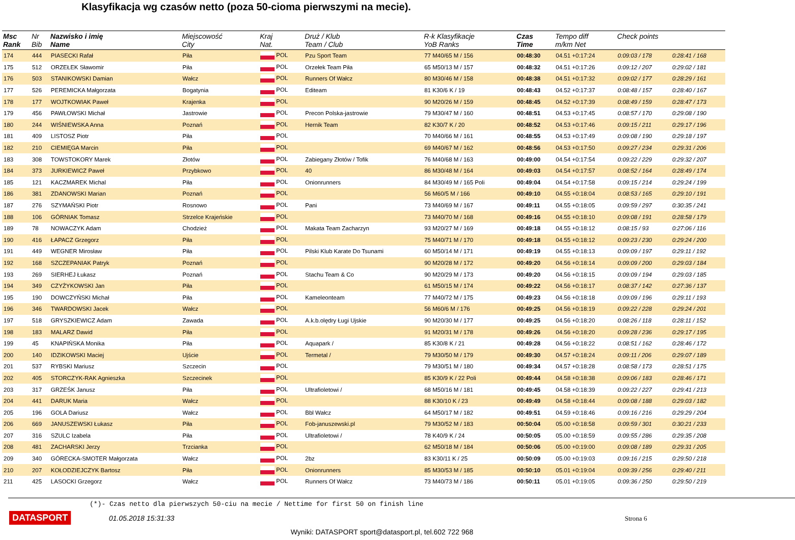Klasyfikacja wg czasów netto (poza 50-cioma pierwszymi na mecie).
| Msc Rank | Nr Bib | Nazwisko i imię Name | Miejscowość City | Kraj Nat. | Druż / Klub Team / Club | R-k Klasyfikacje YoB Ranks | Czas Time | Tempo diff m/km Net | Check points | |
| --- | --- | --- | --- | --- | --- | --- | --- | --- | --- | --- |
| 174 | 444 | PIASECKI Rafał | Piła | POL | Pzu Sport Team | 77 M40/65 M / 156 | 00:48:30 | 04.51 +0:17:24 | 0:09:03 / 178 | 0:28:41 / 168 |
| 175 | 512 | ORZEŁEK Sławomir | Piła | POL | Orzełek Team Piła | 65 M50/13 M / 157 | 00:48:32 | 04.51 +0:17:26 | 0:09:12 / 207 | 0:29:02 / 181 |
| 176 | 503 | STANIKOWSKI Damian | Wałcz | POL | Runners Of Wałcz | 80 M30/46 M / 158 | 00:48:38 | 04.51 +0:17:32 | 0:09:02 / 177 | 0:28:29 / 161 |
| 177 | 526 | PEREMICKA Małgorzata | Bogatynia | POL | Editeam | 81 K30/6 K / 19 | 00:48:43 | 04.52 +0:17:37 | 0:08:48 / 157 | 0:28:40 / 167 |
| 178 | 177 | WOJTKOWIAK Paweł | Krajenka | POL | | 90 M20/26 M / 159 | 00:48:45 | 04.52 +0:17:39 | 0:08:49 / 159 | 0:28:47 / 173 |
| 179 | 456 | PAWŁOWSKI Michał | Jastrowie | POL | Precon Polska-jastrowie | 79 M30/47 M / 160 | 00:48:51 | 04.53 +0:17:45 | 0:08:57 / 170 | 0:29:08 / 190 |
| 180 | 244 | WIŚNIEWSKA Anna | Poznań | POL | Hernik Team | 82 K30/7 K / 20 | 00:48:52 | 04.53 +0:17:46 | 0:09:15 / 211 | 0:29:17 / 196 |
| 181 | 409 | LISTOSZ Piotr | Piła | POL | | 70 M40/66 M / 161 | 00:48:55 | 04.53 +0:17:49 | 0:09:08 / 190 | 0:29:18 / 197 |
| 182 | 210 | CIEMIĘGA Marcin | Piła | POL | | 69 M40/67 M / 162 | 00:48:56 | 04.53 +0:17:50 | 0:09:27 / 234 | 0:29:31 / 206 |
| 183 | 308 | TOWSTOKORY Marek | Złotów | POL | Zabiegany Złotów / Tofik | 76 M40/68 M / 163 | 00:49:00 | 04.54 +0:17:54 | 0:09:22 / 229 | 0:29:32 / 207 |
| 184 | 373 | JURKIEWICZ Paweł | Przybkowo | POL | 40 | 86 M30/48 M / 164 | 00:49:03 | 04.54 +0:17:57 | 0:08:52 / 164 | 0:28:49 / 174 |
| 185 | 121 | KACZMAREK Michal | Piła | POL | Onionrunners | 84 M30/49 M / 165 Poli | 00:49:04 | 04.54 +0:17:58 | 0:09:15 / 214 | 0:29:24 / 199 |
| 186 | 381 | ZDANOWSKI Marian | Poznań | POL | | 56 M60/5 M / 166 | 00:49:10 | 04.55 +0:18:04 | 0:08:53 / 165 | 0:29:10 / 191 |
| 187 | 276 | SZYMAŃSKI Piotr | Rosnowo | POL | Pani | 73 M40/69 M / 167 | 00:49:11 | 04.55 +0:18:05 | 0:09:59 / 297 | 0:30:35 / 241 |
| 188 | 106 | GÓRNIAK Tomasz | Strzelce Krajeńskie | POL | | 73 M40/70 M / 168 | 00:49:16 | 04.55 +0:18:10 | 0:09:08 / 191 | 0:28:58 / 179 |
| 189 | 78 | NOWACZYK Adam | Chodzież | POL | Makata Team Zacharzyn | 93 M20/27 M / 169 | 00:49:18 | 04.55 +0:18:12 | 0:08:15 / 93 | 0:27:06 / 116 |
| 190 | 416 | ŁAPACZ Grzegorz | Piła | POL | | 75 M40/71 M / 170 | 00:49:18 | 04.55 +0:18:12 | 0:09:23 / 230 | 0:29:24 / 200 |
| 191 | 449 | WEGNER Mirosław | Piła | POL | Pilski Klub Karate Do Tsunami | 60 M50/14 M / 171 | 00:49:19 | 04.55 +0:18:13 | 0:09:09 / 197 | 0:29:11 / 192 |
| 192 | 168 | SZCZEPANIAK Patryk | Poznań | POL | | 90 M20/28 M / 172 | 00:49:20 | 04.56 +0:18:14 | 0:09:09 / 200 | 0:29:03 / 184 |
| 193 | 269 | SIERHEJ Łukasz | Poznań | POL | Stachu Team & Co | 90 M20/29 M / 173 | 00:49:20 | 04.56 +0:18:15 | 0:09:09 / 194 | 0:29:03 / 185 |
| 194 | 349 | CZYŻYKOWSKI Jan | Piła | POL | | 61 M50/15 M / 174 | 00:49:22 | 04.56 +0:18:17 | 0:08:37 / 142 | 0:27:36 / 137 |
| 195 | 190 | DOWCZYŃSKI Michał | Piła | POL | Kameleonteam | 77 M40/72 M / 175 | 00:49:23 | 04.56 +0:18:18 | 0:09:09 / 196 | 0:29:11 / 193 |
| 196 | 346 | TWARDOWSKI Jacek | Wałcz | POL | | 56 M60/6 M / 176 | 00:49:25 | 04.56 +0:18:19 | 0:09:22 / 228 | 0:29:24 / 201 |
| 197 | 518 | GRYSZKIEWICZ Adam | Zawada | POL | A.k.b.olędry Ługi Ujskie | 90 M20/30 M / 177 | 00:49:25 | 04.56 +0:18:20 | 0:08:26 / 118 | 0:28:11 / 152 |
| 198 | 183 | MALARZ Dawid | Piła | POL | | 91 M20/31 M / 178 | 00:49:26 | 04.56 +0:18:20 | 0:09:28 / 236 | 0:29:17 / 195 |
| 199 | 45 | KNAPIŃSKA Monika | Piła | POL | Aquapark / | 85 K30/8 K / 21 | 00:49:28 | 04.56 +0:18:22 | 0:08:51 / 162 | 0:28:46 / 172 |
| 200 | 140 | IDZIKOWSKI Maciej | Ujście | POL | Termetal / | 79 M30/50 M / 179 | 00:49:30 | 04.57 +0:18:24 | 0:09:11 / 206 | 0:29:07 / 189 |
| 201 | 537 | RYBSKI Mariusz | Szczecin | POL | | 79 M30/51 M / 180 | 00:49:34 | 04.57 +0:18:28 | 0:08:58 / 173 | 0:28:51 / 175 |
| 202 | 405 | STORCZYK-RAK Agnieszka | Szczecinek | POL | | 85 K30/9 K / 22 Poli | 00:49:44 | 04.58 +0:18:38 | 0:09:06 / 183 | 0:28:46 / 171 |
| 203 | 317 | GRZEŚK Janusz | Piła | POL | Ultrafioletowi / | 68 M50/16 M / 181 | 00:49:45 | 04.58 +0:18:39 | 0:09:22 / 227 | 0:29:41 / 213 |
| 204 | 441 | DARUK Maria | Wałcz | POL | | 88 K30/10 K / 23 | 00:49:49 | 04.58 +0:18:44 | 0:09:08 / 188 | 0:29:03 / 182 |
| 205 | 196 | GOLA Dariusz | Wałcz | POL | Bbl Wałcz | 64 M50/17 M / 182 | 00:49:51 | 04.59 +0:18:46 | 0:09:16 / 216 | 0:29:29 / 204 |
| 206 | 669 | JANUSZEWSKI Łukasz | Piła | POL | Fob-januszewski.pl | 79 M30/52 M / 183 | 00:50:04 | 05.00 +0:18:58 | 0:09:59 / 301 | 0:30:21 / 233 |
| 207 | 316 | SZULC Izabela | Piła | POL | Ultrafioletowi / | 78 K40/9 K / 24 | 00:50:05 | 05.00 +0:18:59 | 0:09:55 / 286 | 0:29:35 / 208 |
| 208 | 481 | ZACHARSKI Jerzy | Trzcianka | POL | | 62 M50/18 M / 184 | 00:50:06 | 05.00 +0:19:00 | 0:09:08 / 189 | 0:29:31 / 205 |
| 209 | 340 | GÓRECKA-SMOTER Małgorzata | Wałcz | POL | 2bz | 83 K30/11 K / 25 | 00:50:09 | 05.00 +0:19:03 | 0:09:16 / 215 | 0:29:50 / 218 |
| 210 | 207 | KOŁODZIEJCZYK Bartosz | Piła | POL | Onionrunners | 85 M30/53 M / 185 | 00:50:10 | 05.01 +0:19:04 | 0:09:39 / 256 | 0:29:40 / 211 |
| 211 | 425 | LASOCKI Grzegorz | Wałcz | POL | Runners Of Wałcz | 73 M40/73 M / 186 | 00:50:11 | 05.01 +0:19:05 | 0:09:36 / 250 | 0:29:50 / 219 |
(*)- Czas netto dla pierwszych 50-ciu na mecie / Nettime for first 50 on finish line
DATASPORT 01.05.2018 15:31:33 Strona 6
Wyniki: DATASPORT sport@datasport.pl, tel.602 722 968